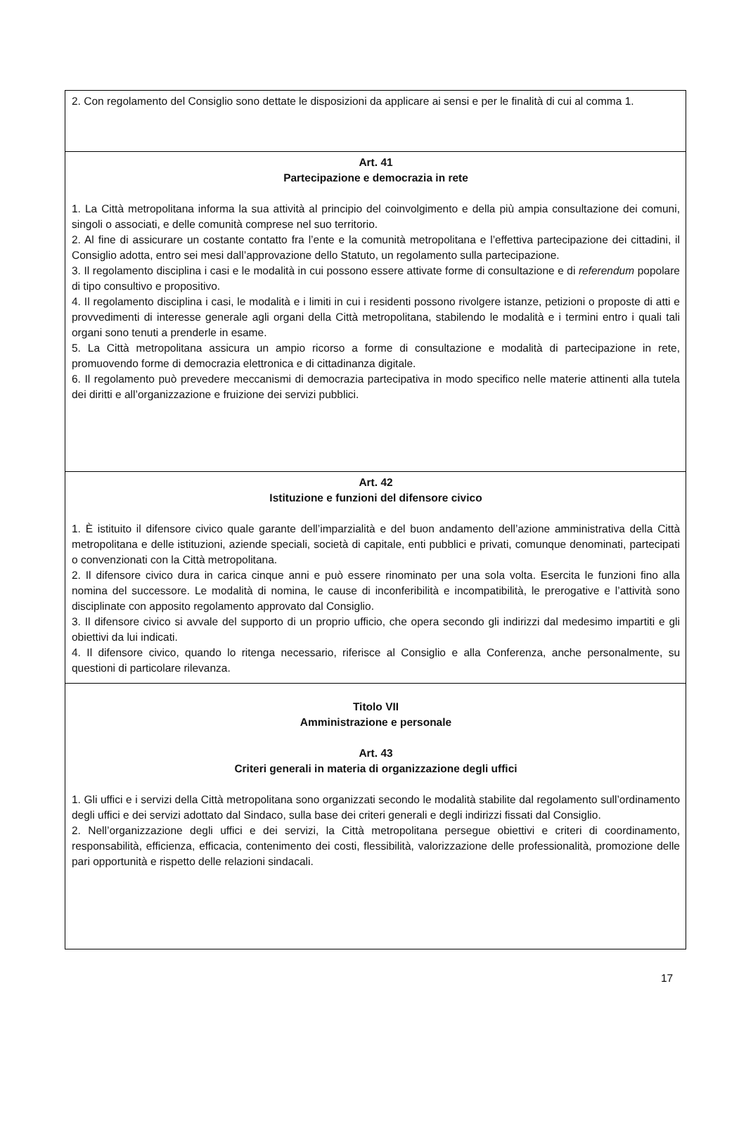| 2. Con regolamento del Consiglio sono dettate le disposizioni da applicare ai sensi e per le finalità di cui al comma 1. |
| Art. 41 Partecipazione e democrazia in rete 1. La Città metropolitana informa la sua attività al principio del coinvolgimento e della più ampia consultazione dei comuni, singoli o associati, e delle comunità comprese nel suo territorio. 2. Al fine di assicurare un costante contatto fra l’ente e la comunità metropolitana e l’effettiva partecipazione dei cittadini, il Consiglio adotta, entro sei mesi dall’approvazione dello Statuto, un regolamento sulla partecipazione. 3. Il regolamento disciplina i casi e le modalità in cui possono essere attivate forme di consultazione e di referendum popolare di tipo consultivo e propositivo. 4. Il regolamento disciplina i casi, le modalità e i limiti in cui i residenti possono rivolgere istanze, petizioni o proposte di atti e provvedimenti di interesse generale agli organi della Città metropolitana, stabilendo le modalità e i termini entro i quali tali organi sono tenuti a prenderle in esame. 5. La Città metropolitana assicura un ampio ricorso a forme di consultazione e modalità di partecipazione in rete, promuovendo forme di democrazia elettronica e di cittadinanza digitale. 6. Il regolamento può prevedere meccanismi di democrazia partecipativa in modo specifico nelle materie attinenti alla tutela dei diritti e all’organizzazione e fruizione dei servizi pubblici. |
| Art. 42 Istituzione e funzioni del difensore civico 1. È istituito il difensore civico quale garante dell’imparzialità e del buon andamento dell’azione amministrativa della Città metropolitana e delle istituzioni, aziende speciali, società di capitale, enti pubblici e privati, comunque denominati, partecipati o convenzionati con la Città metropolitana. 2. Il difensore civico dura in carica cinque anni e può essere rinominato per una sola volta. Esercita le funzioni fino alla nomina del successore. Le modalità di nomina, le cause di inconferibilità e incompatibilità, le prerogative e l’attività sono disciplinate con apposito regolamento approvato dal Consiglio. 3. Il difensore civico si avvale del supporto di un proprio ufficio, che opera secondo gli indirizzi dal medesimo impartiti e gli obiettivi da lui indicati. 4. Il difensore civico, quando lo ritenga necessario, riferisce al Consiglio e alla Conferenza, anche personalmente, su questioni di particolare rilevanza. |
| Titolo VII Amministrazione e personale Art. 43 Criteri generali in materia di organizzazione degli uffici 1. Gli uffici e i servizi della Città metropolitana sono organizzati secondo le modalità stabilite dal regolamento sull’ordinamento degli uffici e dei servizi adottato dal Sindaco, sulla base dei criteri generali e degli indirizzi fissati dal Consiglio. 2. Nell’organizzazione degli uffici e dei servizi, la Città metropolitana persegue obiettivi e criteri di coordinamento, responsabilità, efficienza, efficacia, contenimento dei costi, flessibilità, valorizzazione delle professionalità, promozione delle pari opportunità e rispetto delle relazioni sindacali. |
17